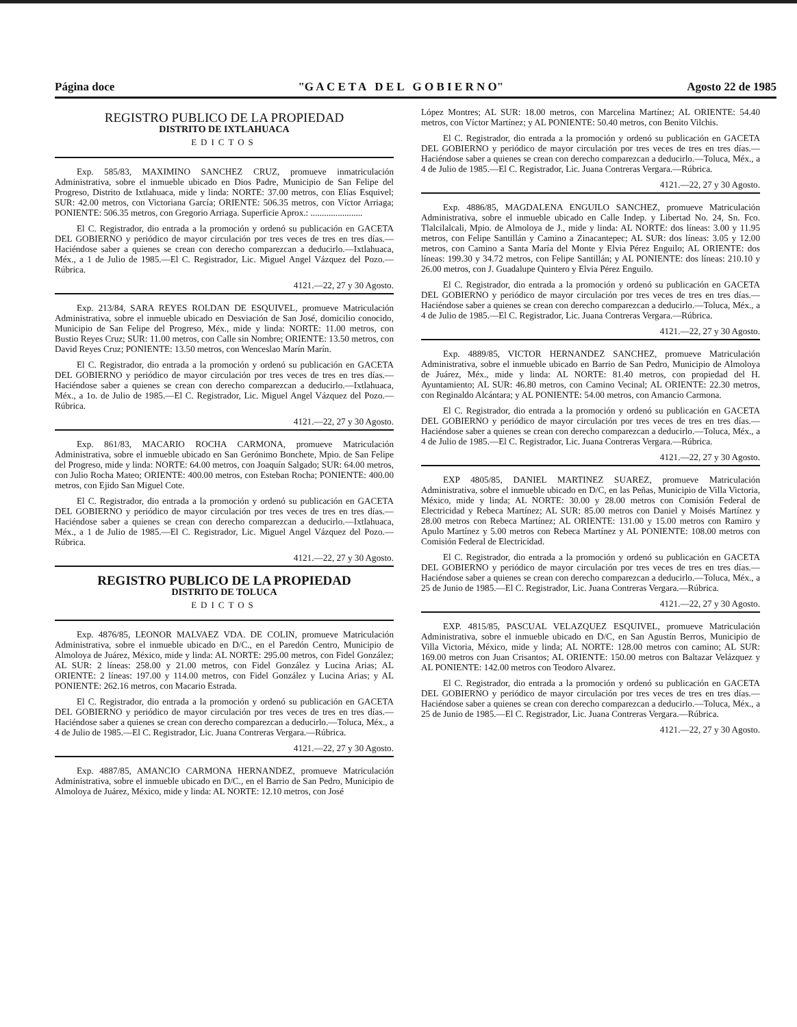Página doce "G A C E T A D E L G O B I E R N O" Agosto 22 de 1985
REGISTRO PUBLICO DE LA PROPIEDAD
DISTRITO DE IXTLAHUACA
EDICTOS
Exp. 585/83, MAXIMINO SANCHEZ CRUZ, promueve inmatriculación Administrativa, sobre el inmueble ubicado en Dios Padre, Municipio de San Felipe del Progreso, Distrito de Ixtlahuaca, mide y linda: NORTE: 37.00 metros, con Elías Esquivel; SUR: 42.00 metros, con Victoriana García; ORIENTE: 506.35 metros, con Víctor Arriaga; PONIENTE: 506.35 metros, con Gregorio Arriaga. Superficie Aprox.: .......................
El C. Registrador, dio entrada a la promoción y ordenó su publicación en GACETA DEL GOBIERNO y periódico de mayor circulación por tres veces de tres en tres días.—Haciéndose saber a quienes se crean con derecho comparezcan a deducirlo.—Ixtlahuaca, Méx., a 1 de Julio de 1985.—El C. Registrador, Lic. Miguel Angel Vázquez del Pozo.—Rúbrica.
4121.—22, 27 y 30 Agosto.
Exp. 213/84, SARA REYES ROLDAN DE ESQUIVEL, promueve Matriculación Administrativa, sobre el inmueble ubicado en Desviación de San José, domicilio conocido, Municipio de San Felipe del Progreso, Méx., mide y linda: NORTE: 11.00 metros, con Bustio Reyes Cruz; SUR: 11.00 metros, con Calle sin Nombre; ORIENTE: 13.50 metros, con David Reyes Cruz; PONIENTE: 13.50 metros, con Wenceslao Marín Marín.
El C. Registrador, dio entrada a la promoción y ordenó su publicación en GACETA DEL GOBIERNO y periódico de mayor circulación por tres veces de tres en tres días.—Haciéndose saber a quienes se crean con derecho comparezcan a deducirlo.—Ixtlahuaca, Méx., a 1o. de Julio de 1985.—El C. Registrador, Lic. Miguel Angel Vázquez del Pozo.—Rúbrica.
4121.—22, 27 y 30 Agosto.
Exp. 861/83, MACARIO ROCHA CARMONA, promueve Matriculación Administrativa, sobre el inmueble ubicado en San Gerónimo Bonchete, Mpio. de San Felipe del Progreso, mide y linda: NORTE: 64.00 metros, con Joaquín Salgado; SUR: 64.00 metros, con Julio Rocha Mateo; ORIENTE: 400.00 metros, con Esteban Rocha; PONIENTE: 400.00 metros, con Ejido San Miguel Cote.
El C. Registrador, dio entrada a la promoción y ordenó su publicación en GACETA DEL GOBIERNO y periódico de mayor circulación por tres veces de tres en tres días.—Haciéndose saber a quienes se crean con derecho comparezcan a deducirlo.—Ixtlahuaca, Méx., a 1 de Julio de 1985.—El C. Registrador, Lic. Miguel Angel Vázquez del Pozo.—Rúbrica.
4121.—22, 27 y 30 Agosto.
REGISTRO PUBLICO DE LA PROPIEDAD
DISTRITO DE TOLUCA
EDICTOS
Exp. 4876/85, LEONOR MALVAEZ VDA. DE COLIN, promueve Matriculación Administrativa, sobre el inmueble ubicado en D/C., en el Paredón Centro, Municipio de Almoloya de Juárez, México, mide y linda: AL NORTE: 295.00 metros, con Fidel González; AL SUR: 2 líneas: 258.00 y 21.00 metros, con Fidel González y Lucina Arias; AL ORIENTE: 2 líneas: 197.00 y 114.00 metros, con Fidel González y Lucina Arias; y AL PONIENTE: 262.16 metros, con Macario Estrada.
El C. Registrador, dio entrada a la promoción y ordenó su publicación en GACETA DEL GOBIERNO y periódico de mayor circulación por tres veces de tres en tres días.—Haciéndose saber a quienes se crean con derecho comparezcan a deducirlo.—Toluca, Méx., a 4 de Julio de 1985.—El C. Registrador, Lic. Juana Contreras Vergara.—Rúbrica.
4121.—22, 27 y 30 Agosto.
Exp. 4887/85, AMANCIO CARMONA HERNANDEZ, promueve Matriculación Administrativa, sobre el inmueble ubicado en D/C., en el Barrio de San Pedro, Municipio de Almoloya de Juárez, México, mide y linda: AL NORTE: 12.10 metros, con José
López Montres; AL SUR: 18.00 metros, con Marcelina Martínez; AL ORIENTE: 54.40 metros, con Víctor Martínez; y AL PONIENTE: 50.40 metros, con Benito Vilchis.
El C. Registrador, dio entrada a la promoción y ordenó su publicación en GACETA DEL GOBIERNO y periódico de mayor circulación por tres veces de tres en tres días.—Haciéndose saber a quienes se crean con derecho comparezcan a deducirlo.—Toluca, Méx., a 4 de Julio de 1985.—El C. Registrador, Lic. Juana Contreras Vergara.—Rúbrica.
4121.—22, 27 y 30 Agosto.
Exp. 4886/85, MAGDALENA ENGUILO SANCHEZ, promueve Matriculación Administrativa, sobre el inmueble ubicado en Calle Indep. y Libertad No. 24, Sn. Fco. Tlalcilalcali, Mpio. de Almoloya de J., mide y linda: AL NORTE: dos líneas: 3.00 y 11.95 metros, con Felipe Santillán y Camino a Zinacantepec; AL SUR: dos líneas: 3.05 y 12.00 metros, con Camino a Santa María del Monte y Elvia Pérez Enguilo; AL ORIENTE: dos líneas: 199.30 y 34.72 metros, con Felipe Santillán; y AL PONIENTE: dos líneas: 210.10 y 26.00 metros, con J. Guadalupe Quintero y Elvia Pérez Enguilo.
El C. Registrador, dio entrada a la promoción y ordenó su publicación en GACETA DEL GOBIERNO y periódico de mayor circulación por tres veces de tres en tres días.—Haciéndose saber a quienes se crean con derecho comparezcan a deducirlo.—Toluca, Méx., a 4 de Julio de 1985.—El C. Registrador, Lic. Juana Contreras Vergara.—Rúbrica.
4121.—22, 27 y 30 Agosto.
Exp. 4889/85, VICTOR HERNANDEZ SANCHEZ, promueve Matriculación Administrativa, sobre el inmueble ubicado en Barrio de San Pedro, Municipio de Almoloya de Juárez, Méx., mide y linda: AL NORTE: 81.40 metros, con propiedad del H. Ayuntamiento; AL SUR: 46.80 metros, con Camino Vecinal; AL ORIENTE: 22.30 metros, con Reginaldo Alcántara; y AL PONIENTE: 54.00 metros, con Amancio Carmona.
El C. Registrador, dio entrada a la promoción y ordenó su publicación en GACETA DEL GOBIERNO y periódico de mayor circulación por tres veces de tres en tres días.—Haciéndose saber a quienes se crean con derecho comparezcan a deducirlo.—Toluca, Méx., a 4 de Julio de 1985.—El C. Registrador, Lic. Juana Contreras Vergara.—Rúbrica.
4121.—22, 27 y 30 Agosto.
EXP 4805/85, DANIEL MARTINEZ SUAREZ, promueve Matriculación Administrativa, sobre el inmueble ubicado en D/C, en las Peñas, Municipio de Villa Victoria, México, mide y linda; AL NORTE: 30.00 y 28.00 metros con Comisión Federal de Electricidad y Rebeca Martínez; AL SUR: 85.00 metros con Daniel y Moisés Martínez y 28.00 metros con Rebeca Martínez; AL ORIENTE: 131.00 y 15.00 metros con Ramiro y Apulo Martínez y 5.00 metros con Rebeca Martínez y AL PONIENTE: 108.00 metros con Comisión Federal de Electricidad.
El C. Registrador, dio entrada a la promoción y ordenó su publicación en GACETA DEL GOBIERNO y periódico de mayor circulación por tres veces de tres en tres días.—Haciéndose saber a quienes se crean con derecho comparezcan a deducirlo.—Toluca, Méx., a 25 de Junio de 1985.—El C. Registrador, Lic. Juana Contreras Vergara.—Rúbrica.
4121.—22, 27 y 30 Agosto.
EXP. 4815/85, PASCUAL VELAZQUEZ ESQUIVEL, promueve Matriculación Administrativa, sobre el inmueble ubicado en D/C, en San Agustín Berros, Municipio de Villa Victoria, México, mide y linda; AL NORTE: 128.00 metros con camino; AL SUR: 169.00 metros con Juan Crisantos; AL ORIENTE: 150.00 metros con Baltazar Velázquez y AL PONIENTE: 142.00 metros con Teodoro Alvarez.
El C. Registrador, dio entrada a la promoción y ordenó su publicación en GACETA DEL GOBIERNO y periódico de mayor circulación por tres veces de tres en tres días.—Haciéndose saber a quienes se crean con derecho comparezcan a deducirlo.—Toluca, Méx., a 25 de Junio de 1985.—El C. Registrador, Lic. Juana Contreras Vergara.—Rúbrica.
4121.—22, 27 y 30 Agosto.